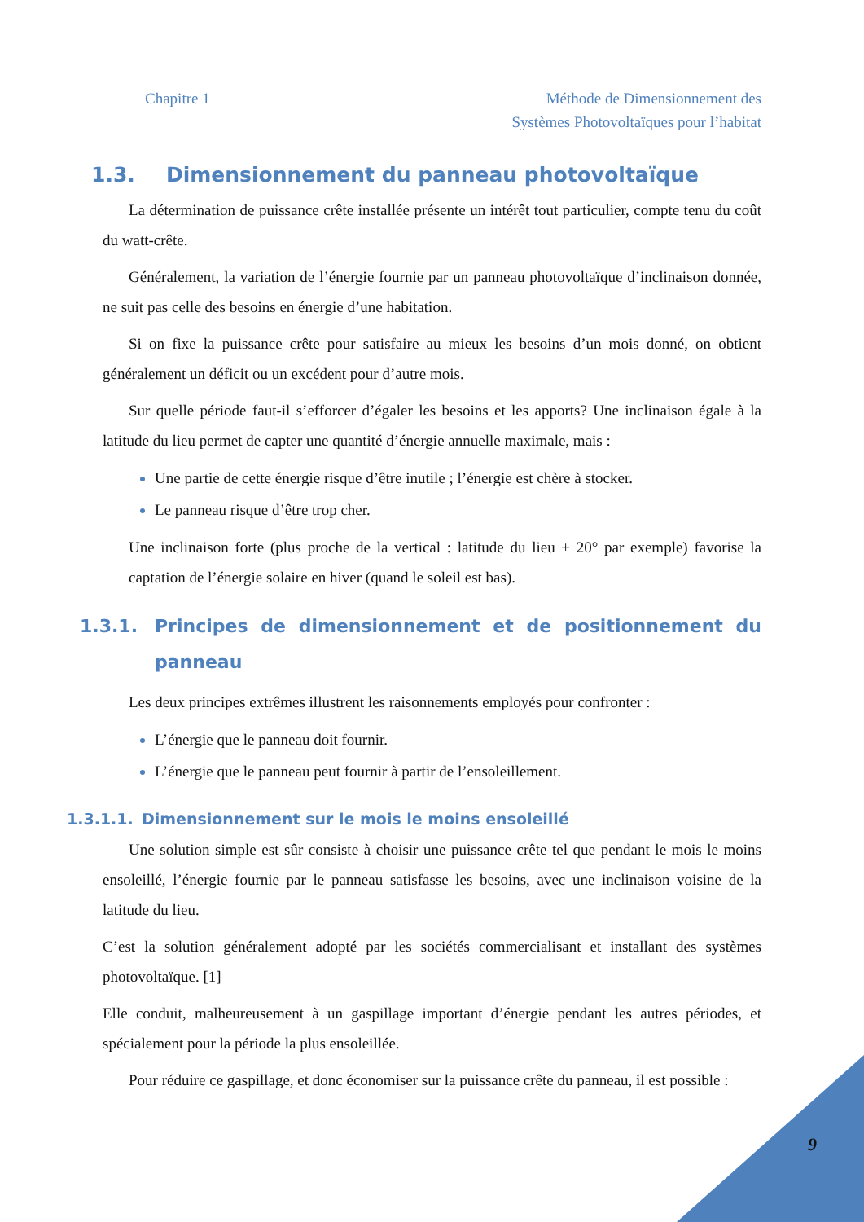Chapitre 1 Méthode de Dimensionnement des
Systèmes Photovoltaïques pour l’habitat
1.3. Dimensionnement du panneau photovoltaïque
La détermination de puissance crête installée présente un intérêt tout particulier, compte tenu du coût du watt-crête.
Généralement, la variation de l’énergie fournie par un panneau photovoltaïque d’inclinaison donnée, ne suit pas celle des besoins en énergie d’une habitation.
Si on fixe la puissance crête pour satisfaire au mieux les besoins d’un mois donné, on obtient généralement un déficit ou un excédent pour d’autre mois.
Sur quelle période faut-il s’efforcer d’égaler les besoins et les apports? Une inclinaison égale à la latitude du lieu permet de capter une quantité d’énergie annuelle maximale, mais :
Une partie de cette énergie risque d’être inutile ; l’énergie est chère à stocker.
Le panneau risque d’être trop cher.
Une inclinaison forte (plus proche de la vertical : latitude du lieu + 20° par exemple) favorise la captation de l’énergie solaire en hiver (quand le soleil est bas).
1.3.1. Principes de dimensionnement et de positionnement du panneau
Les deux principes extrêmes illustrent les raisonnements employés pour confronter :
L’énergie que le panneau doit fournir.
L’énergie que le panneau peut fournir à partir de l’ensoleillement.
1.3.1.1. Dimensionnement sur le mois le moins ensoleillé
Une solution simple est sûr consiste à choisir une puissance crête tel que pendant le mois le moins ensoleillé, l’énergie fournie par le panneau satisfasse les besoins, avec une inclinaison voisine de la latitude du lieu.
C’est la solution généralement adopté par les sociétés commercialisant et installant des systèmes photovoltaïque. [1]
Elle conduit, malheureusement à un gaspillage important d’énergie pendant les autres périodes, et spécialement pour la période la plus ensoleillée.
Pour réduire ce gaspillage, et donc économiser sur la puissance crête du panneau, il est possible :
9